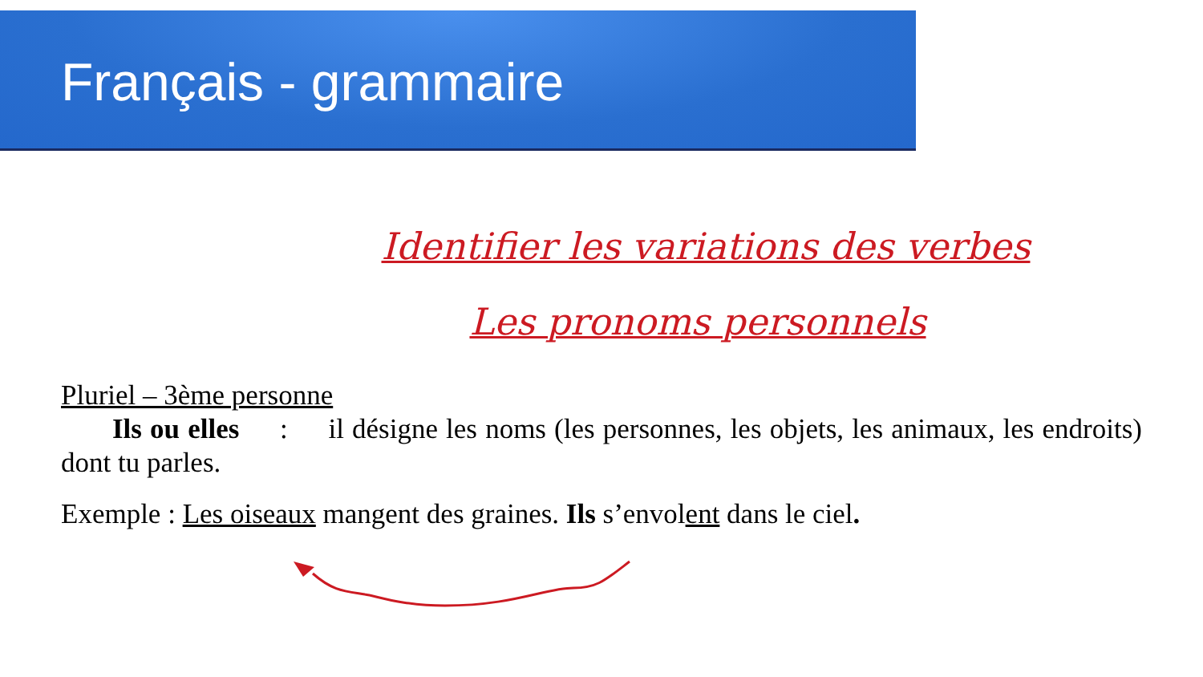Français - grammaire
Identifier les variations des verbes
Les pronoms personnels
Pluriel – 3ème personne
Ils ou elles : il désigne les noms (les personnes, les objets, les animaux, les endroits) dont tu parles.
Exemple : Les oiseaux mangent des graines. Ils s’envolent dans le ciel.